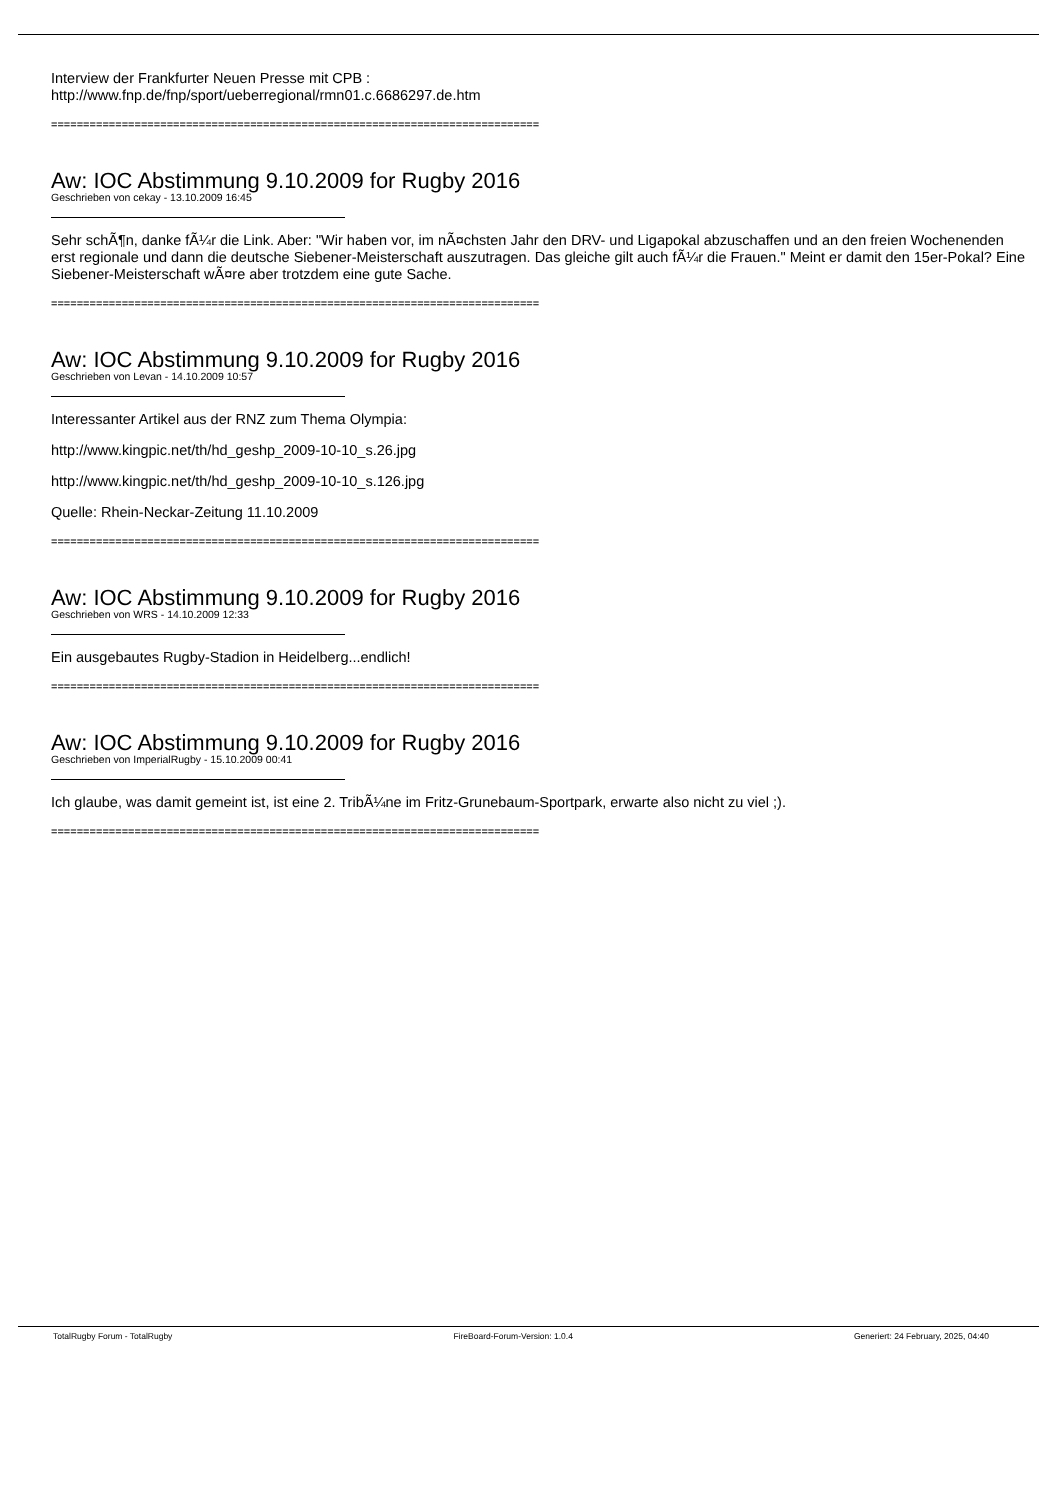Interview der Frankfurter Neuen Presse mit CPB :
http://www.fnp.de/fnp/sport/ueberregional/rmn01.c.6686297.de.htm
============================================================================
Aw: IOC Abstimmung 9.10.2009 for Rugby 2016
Geschrieben von cekay - 13.10.2009 16:45
Sehr schÃ¶n, danke fÃ¼r die Link. Aber: "Wir haben vor, im nÃ¤chsten Jahr den DRV- und Ligapokal abzuschaffen und an den freien Wochenenden erst regionale und dann die deutsche Siebener-Meisterschaft auszutragen. Das gleiche gilt auch fÃ¼r die Frauen." Meint er damit den 15er-Pokal? Eine Siebener-Meisterschaft wÃ¤re aber trotzdem eine gute Sache.
============================================================================
Aw: IOC Abstimmung 9.10.2009 for Rugby 2016
Geschrieben von Levan - 14.10.2009 10:57
Interessanter Artikel aus der RNZ zum Thema Olympia:
http://www.kingpic.net/th/hd_geshp_2009-10-10_s.26.jpg
http://www.kingpic.net/th/hd_geshp_2009-10-10_s.126.jpg
Quelle: Rhein-Neckar-Zeitung 11.10.2009
============================================================================
Aw: IOC Abstimmung 9.10.2009 for Rugby 2016
Geschrieben von WRS - 14.10.2009 12:33
Ein ausgebautes Rugby-Stadion in Heidelberg...endlich!
============================================================================
Aw: IOC Abstimmung 9.10.2009 for Rugby 2016
Geschrieben von ImperialRugby - 15.10.2009 00:41
Ich glaube, was damit gemeint ist, ist eine 2. TribÃ¼ne im Fritz-Grunebaum-Sportpark, erwarte also nicht zu viel ;).
============================================================================
TotalRugby Forum - TotalRugby FireBoard-Forum-Version: 1.0.4 Generiert: 24 February, 2025, 04:40